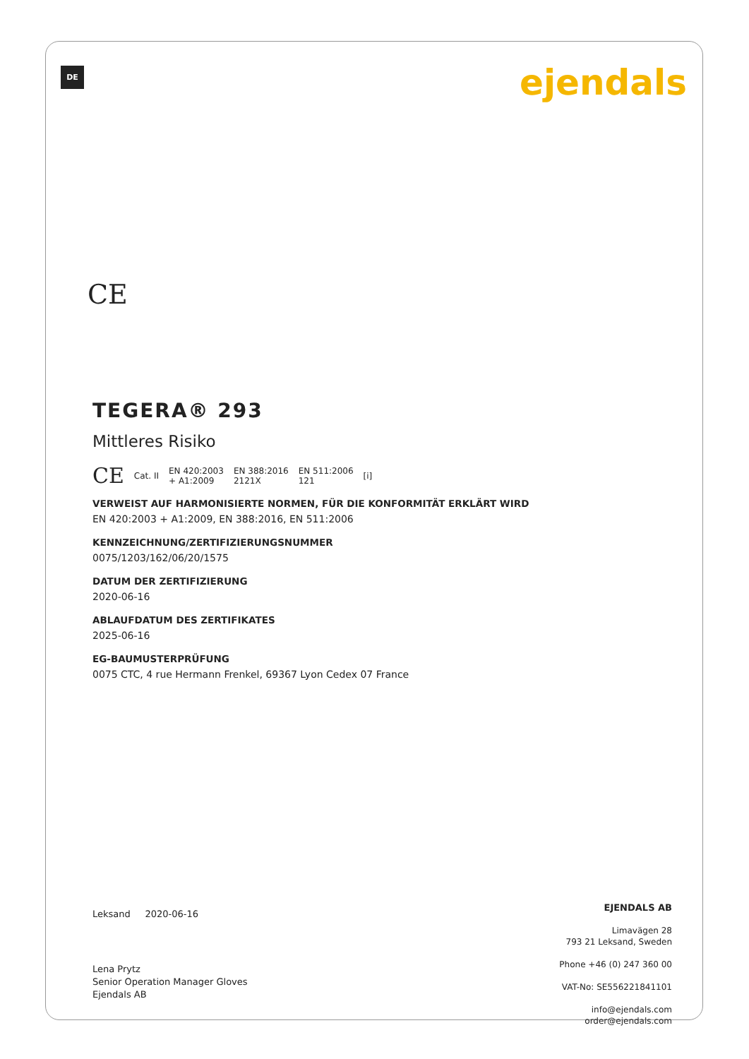DE ejendals
CE
TEGERA® 293
Mittleres Risiko
CE Cat. II EN 420:2003
+ A1:2009 EN 388:2016
2121X EN 511:2006
121 [i]
VERWEIST AUF HARMONISIERTE NORMEN, FÜR DIE KONFORMITÄT ERKLÄRT WIRD
EN 420:2003 + A1:2009, EN 388:2016, EN 511:2006
KENNZEICHNUNG/ZERTIFIZIERUNGSNUMMER
0075/1203/162/06/20/1575
DATUM DER ZERTIFIZIERUNG
2020-06-16
ABLAUFDATUM DES ZERTIFIKATES
2025-06-16
EG-BAUMUSTERPRÜFUNG
0075 CTC, 4 rue Hermann Frenkel, 69367 Lyon Cedex 07 France
Leksand 2020-06-16
Lena Prytz
Senior Operation Manager Gloves
Ejendals AB
EJENDALS AB
Limavägen 28
793 21 Leksand, Sweden
Phone +46 (0) 247 360 00
VAT-No: SE556221841101
info@ejendals.com
order@ejendals.com